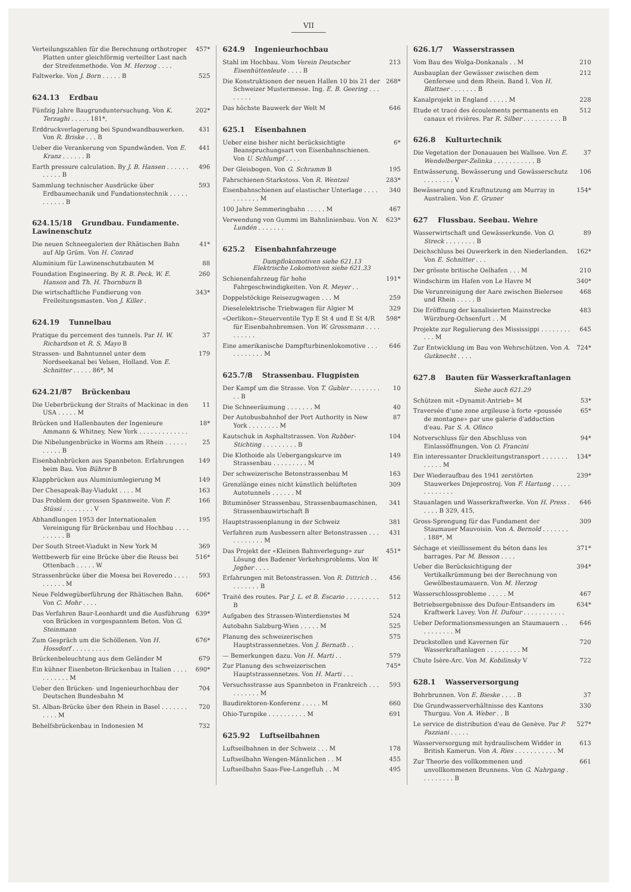VII
Verteilungszahlen für die Berechnung orthotroper Platten unter gleichförmig verteilter Last nach der Streifenmethode. Von M. Herzog . . . .
457*
Faltwerke. Von J. Born . . . . . B
525
624.13 Erdbau
Fünfzig Jahre Baugrunduntersuchung. Von K. Terzaghi . . . . . 181*,
202*
Erddruckverlagerung bei Spundwandbauwerken. Von R. Briske . . . B
431
Ueber die Verankerung von Spundwänden. Von E. Kranz . . . . . . B
441
Earth pressure calculation. By J. B. Hansen . . . . . . . . . . . B
496
Sammlung technischer Ausdrücke über Erdbaumechanik und Fundationstechnik . . . . . . . . . . . B
593
624.15/18 Grundbau. Fundamente. Lawinenschutz
Die neuen Schneegalerien der Rhätischen Bahn auf Alp Grüm. Von H. Conrad
41*
Aluminium für Lawinenschutzbauten M
88
Foundation Engineering. By R. B. Peck, W. E. Hanson and Th. H. Thornburn B
260
Die wirtschaftliche Fundierung von Freileitungsmasten. Von J. Killer .
343*
624.19 Tunnelbau
Pratique du percement des tunnels. Par H. W. Richardson et R. S. Mayo B
37
Strassen- und Bahntunnel unter dem Nordseekanal bei Velsen, Holland. Von E. Schnitter . . . . . 86*, M
179
624.21/87 Brückenbau
Die Ueberbrückung der Straits of Mackinac in den USA . . . . . M
11
Brücken und Hallenbauten der Ingenieure Ammann & Whitney, New York . . . . . . . . . . . . .
18*
Die Nibelungenbrücke in Worms am Rhein . . . . . . . . . . . B
25
Eisenbahnbrücken aus Spannbeton. Erfahrungen beim Bau. Von Bührer B
149
Klappbrücken aus Aluminiumlegierung M
149
Der Chesapeak-Bay-Viadukt . . . . M
163
Das Problem der grossen Spannweite. Von F. Stüssi . . . . . . . . V
166
Abhandlungen 1953 der Internationalen Vereinigung für Brückenbau und Hochbau . . . . . . . . . . B
195
Der South Street-Viadukt in New York M
369
Wettbewerb für eine Brücke über die Reuss bei Ottenbach . . . . . W
516*
Strassenbrücke über die Moesa bei Roveredo . . . . . . . . . . M
593
Neue Feldwegüberführung der Rhätischen Bahn. Von C. Mohr . . . .
606*
Das Verfahren Baur-Leonhardt und die Ausführung von Brücken in vorgespanntem Beton. Von G. Steinmann
639*
Zum Gespräch um die Schöllenen. Von H. Hossdorf . . . . . . . . . .
676*
Brückenbeleuchtung aus dem Geländer M
679
Ein kühner Eisenbeton-Brückenbau in Italien . . . . . . . . . . . M
690*
Ueber den Brücken- und Ingenieurhochbau der Deutschen Bundesbahn M
704
St. Alban-Brücke über den Rhein in Basel . . . . . . . . . . . M
720
Behelfsbrückenbau in Indonesien M
732
624.9 Ingenieurhochbau
Stahl im Hochbau. Vom Verein Deutscher Eisenhüttenleute . . . . B
213
Die Konstruktionen der neuen Hallen 10 bis 21 der Schweizer Mustermesse. Ing. E. B. Geering . . . . . . . .
268*
Das höchste Bauwerk der Welt M 646
625.1 Eisenbahnen
Ueber eine bisher nicht berücksichtigte Beanspruchungsart von Eisenbahnschienen. Von U. Schlumpf . . . .
6*
Der Gleisbogen. Von G. Schramm B
195
Fahrschienen-Starkstoss. Von R. Wentzel
283*
Eisenbahnschienen auf elastischer Unterlage . . . . . . . . . . . M
340
100 Jahre Semmeringbahn . . . . . M
467
Verwendung von Gummi im Bahnlinienbau. Von N. Lundén . . . . . . .
623*
625.2 Eisenbahnfahrzeuge
Dampflokomotiven siehe 621.13
Elektrische Lokomotiven siehe 621.33
Schienenfahrzeug für hohe Fahrgeschwindigkeiten. Von R. Meyer . .
191*
Doppelstöckige Reisezugwagen . . . M
259
Dieselelektrische Triebwagen für Algier M
329
«Oerlikon»-Steuerventile Typ E St 4 und E St 4/R für Eisenbahnbremsen. Von W. Grossmann . . . . . . . . . .
598*
Eine amerikanische Dampfturbinenlokomotive . . . . . . . . . . . M
646
625.7/8 Strassenbau. Flugpisten
Der Kampf um die Strasse. Von T. Gubler . . . . . . . . . . B
10
Die Schneeräumung . . . . . . . M
40
Der Autobusbahnhof der Port Authority in New York . . . . . . . . M
87
Kautschuk in Asphaltstrassen. Von Rubber-Stichting . . . . . . . . . B
104
Die Klothoide als Uebergangskurve im Strassenbau . . . . . . . . . M
149
Der schweizerische Betonstrassenbau M
163
Grenzlänge eines nicht künstlich belüfteten Autotunnels . . . . . . M
309
Bituminöser Strassenbau, Strassenbaumaschinen, Strassenbauwirtschaft B
341
Hauptstrassenplanung in der Schweiz
381
Verfahren zum Ausbessern alter Betonstrassen . . . . . . . . . . . M
431
Das Projekt der «Kleinen Bahnverlegung» zur Lösung des Badener Verkehrsproblems. Von W. Jegher . . . .
451*
Erfahrungen mit Betonstrassen. Von R. Dittrich . . . . . . . . . B
456
Traité des routes. Par J. L. et B. Escario . . . . . . . . . B
512
Aufgaben des Strassen-Winterdienstes M
524
Autobahn Salzburg-Wien . . . . . M
525
Planung des schweizerischen Hauptstrassennetzes. Von J. Bernath . .
575
— Bemerkungen dazu. Von H. Marti . .
579
Zur Planung des schweizerischen Hauptstrassennetzes. Von H. Marti . . .
745*
Versuchsstrasse aus Spannbeton in Frankreich . . . . . . . . . . M
593
Baudirektoren-Konferenz . . . . . M
660
Ohio-Turnpike . . . . . . . . . . M
691
625.92 Luftseilbahnen
Luftseilbahnen in der Schweiz . . . M
178
Luftseilbahn Wengen-Männlichen . . M
455
Luftseilbahn Saas-Fee-Langefluh . . M
495
626.1/7 Wasserstrassen
Vom Bau des Wolga-Donkanals . . M
210
Ausbauplan der Gewässer zwischen dem Genfersee und dem Rhein. Band I. Von H. Blattner . . . . . . . B
212
Kanalprojekt in England . . . . . M
228
Etude et tracé des écoulements permanents en canaux et rivières. Par R. Silber . . . . . . . . . . B
512
626.8 Kulturtechnik
Die Vegetation der Donauauen bei Wallsee. Von E. Wendelberger-Zelinka . . . . . . . . . . . B
37
Entwässerung, Bewässerung und Gewässerschutz . . . . . . . . V
106
Bewässerung und Kraftnutzung am Murray in Australien. Von E. Gruner
154*
627 Flussbau. Seebau. Wehre
Wasserwirtschaft und Gewässerkunde. Von O. Streck . . . . . . . . B
89
Deichschluss bei Ouwerkerk in den Niederlanden. Von E. Schnitter . . .
162*
Der grösste britische Oelhafen . . . M
210
Windschirm im Hafen von Le Havre M
340*
Die Verunreinigung der Aare zwischen Bielersee und Rhein . . . . . B
468
Die Eröffnung der kanalisierten Mainstrecke Würzburg-Ochsenfurt . . M
483
Projekte zur Regulierung des Mississippi . . . . . . . . . . . M
645
Zur Entwicklung im Bau von Wehrschützen. Von A. Gutknecht . . . .
724*
627.8 Bauten für Wasserkraftanlagen
Siehe auch 621.29
Schützen mit «Dynamit-Antrieb» M
53*
Traversée d'une zone argileuse à forte «poussée de montagne» par une galerie d'adduction d'eau. Par S. A. Ofinco
65*
Notverschluss für den Abschluss von Einlassöffnungen. Von O. Francini
94*
Ein interessanter Druckleitungstransport . . . . . . . . . . . . M
134*
Der Wiederaufbau des 1941 zerstörten Stauwerkes Dnjeprostroj. Von F. Hartung . . . . . . . . . . . . .
239*
Stauanlagen und Wasserkraftwerke. Von H. Press . . . . . B 329, 415,
646
Gross-Sprengung für das Fundament der Staumauer Mauvoisin. Von A. Bernold . . . . . . . . 188*, M
309
Séchage et vieillissement du béton dans les barrages. Par M. Besson . . . .
371*
Ueber die Berücksichtigung der Vertikalkrümmung bei der Berechnung von Gewölbestaumauern. Von M. Herzog
394*
Wasserschlossprobleme . . . . . M
467
Betriebsergebnisse des Dufour-Entsanders im Kraftwerk Lavey. Von H. Dufour . . . . . . . . . . .
634*
Ueber Deformationsmessungen an Staumauern . . . . . . . . . . M
646
Druckstollen und Kavernen für Wasserkraftanlagen . . . . . . . . . M
720
Chute Isère-Arc. Von M. Kobilinsky V
722
628.1 Wasserversorgung
Bohrbrunnen. Von E. Bieske . . . . B
37
Die Grundwasserverhältnisse des Kantons Thurgau. Von A. Weber . . B
330
Le service de distribution d'eau de Genève. Par P. Pazziani . . . . .
527*
Wasserversorgung mit hydraulischem Widder in British Kamerun. Von A. Ries . . . . . . . . . . . M
613
Zur Theorie des vollkommenen und unvollkommenen Brunnens. Von G. Nahrgang . . . . . . . . . B
661